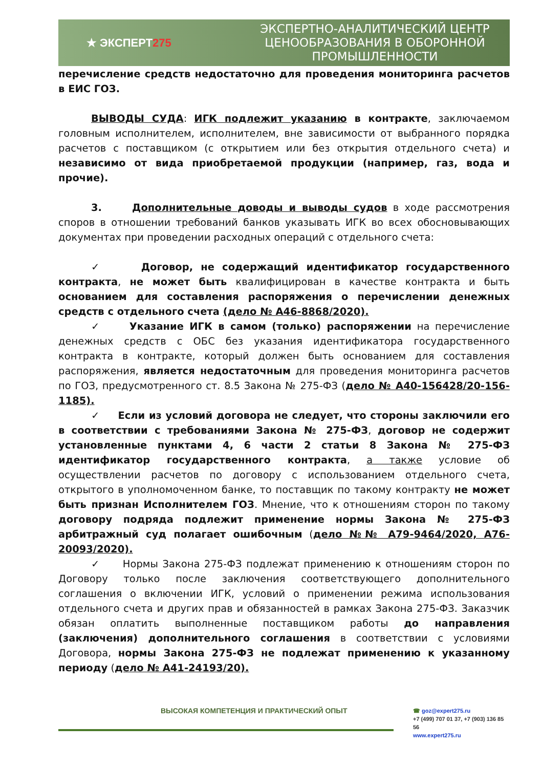★ ЭКСПЕРТ275
ЭКСПЕРТНО-АНАЛИТИЧЕСКИЙ ЦЕНТР
ЦЕНООБРАЗОВАНИЯ В ОБОРОННОЙ
ПРОМЫШЛЕННОСТИ
перечисление средств недостаточно для проведения мониторинга расчетов в ЕИС ГОЗ.
ВЫВОДЫ СУДА: ИГК подлежит указанию в контракте, заключаемом головным исполнителем, исполнителем, вне зависимости от выбранного порядка расчетов с поставщиком (с открытием или без открытия отдельного счета) и независимо от вида приобретаемой продукции (например, газ, вода и прочие).
3. Дополнительные доводы и выводы судов в ходе рассмотрения споров в отношении требований банков указывать ИГК во всех обосновывающих документах при проведении расходных операций с отдельного счета:
✓ Договор, не содержащий идентификатор государственного контракта, не может быть квалифицирован в качестве контракта и быть основанием для составления распоряжения о перечислении денежных средств с отдельного счета (дело № А46-8868/2020).
✓ Указание ИГК в самом (только) распоряжении на перечисление денежных средств с ОБС без указания идентификатора государственного контракта в контракте, который должен быть основанием для составления распоряжения, является недостаточным для проведения мониторинга расчетов по ГОЗ, предусмотренного ст. 8.5 Закона № 275-ФЗ (дело № А40-156428/20-156-1185).
✓ Если из условий договора не следует, что стороны заключили его в соответствии с требованиями Закона № 275-ФЗ, договор не содержит установленные пунктами 4, 6 части 2 статьи 8 Закона № 275-ФЗ идентификатор государственного контракта, а также условие об осуществлении расчетов по договору с использованием отдельного счета, открытого в уполномоченном банке, то поставщик по такому контракту не может быть признан Исполнителем ГОЗ. Мнение, что к отношениям сторон по такому договору подряда подлежит применение нормы Закона № 275-ФЗ арбитражный суд полагает ошибочным (дело №№ А79-9464/2020, А76-20093/2020).
✓ Нормы Закона 275-ФЗ подлежат применению к отношениям сторон по Договору только после заключения соответствующего дополнительного соглашения о включении ИГК, условий о применении режима использования отдельного счета и других прав и обязанностей в рамках Закона 275-ФЗ. Заказчик обязан оплатить выполненные поставщиком работы до направления (заключения) дополнительного соглашения в соответствии с условиями Договора, нормы Закона 275-ФЗ не подлежат применению к указанному периоду (дело № А41-24193/20).
ВЫСОКАЯ КОМПЕТЕНЦИЯ И ПРАКТИЧЕСКИЙ ОПЫТ
☎ goz@expert275.ru
+7 (499) 707 01 37, +7 (903) 136 85 56
www.expert275.ru